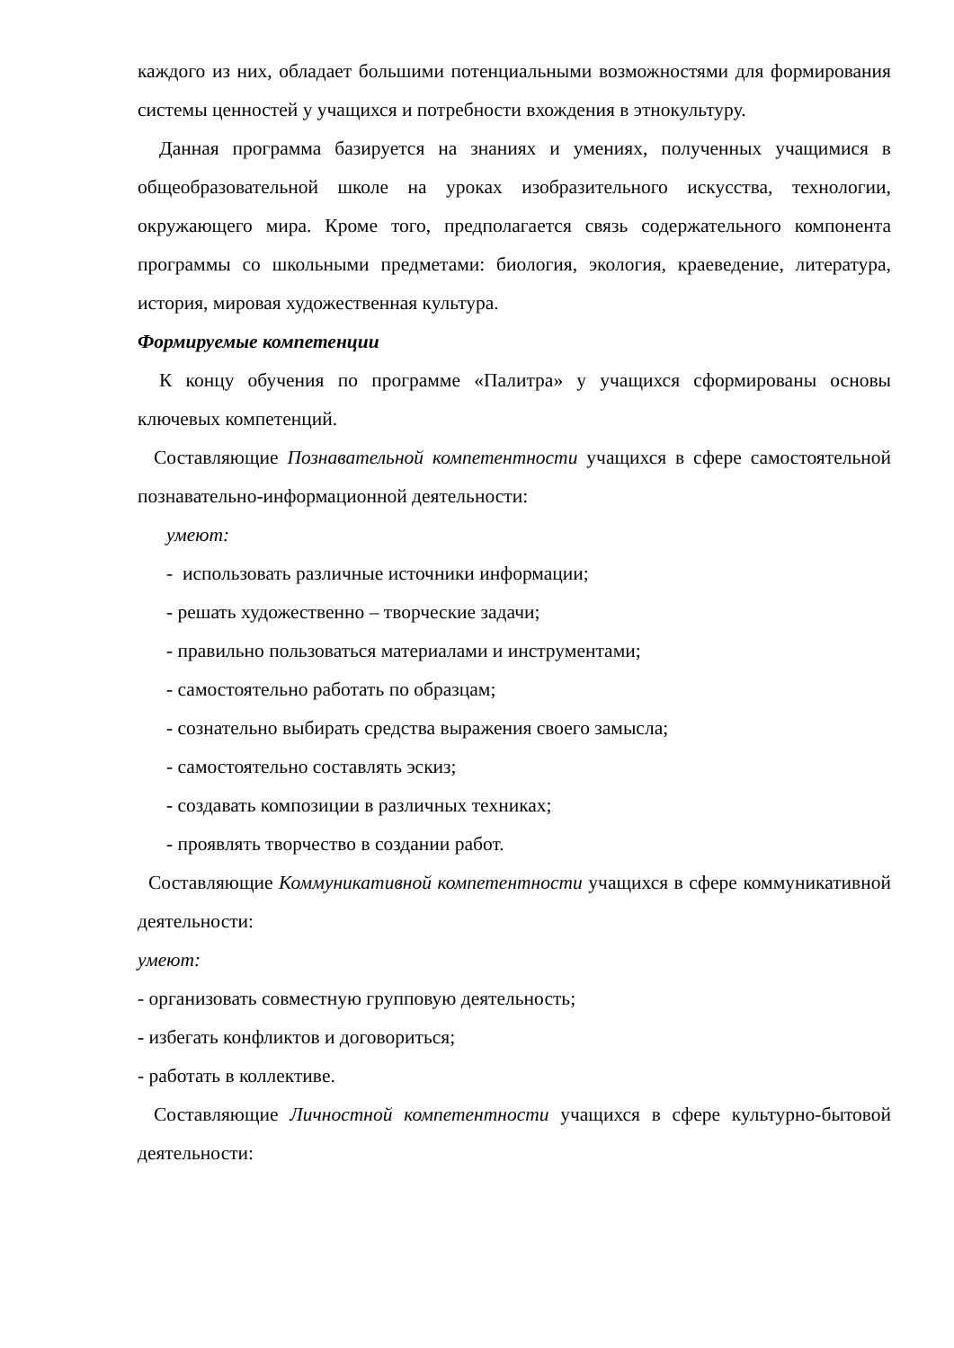каждого из них, обладает большими потенциальными возможностями для формирования системы ценностей у учащихся и потребности вхождения в этнокультуру.
Данная программа базируется на знаниях и умениях, полученных учащимися в общеобразовательной школе на уроках изобразительного искус­ства, технологии, окружающего мира. Кроме того, предполагается связь содержательного компонента программы со школьными предметами: биология, экология, краеведение, литература, история, мировая художественная культура.
Формируемые компетенции
К концу обучения по программе «Палитра» у учащихся сформированы основы ключевых компетенций.
Составляющие Познавательной компетентности учащихся в сфере самостоятельной познавательно-информационной деятельности:
умеют:
- использовать различные источники информации;
- решать художественно – творческие задачи;
- правильно пользоваться материалами и инструментами;
- самостоятельно работать по образцам;
- сознательно выбирать средства выражения своего замысла;
- самостоятельно составлять эскиз;
- создавать композиции в различных техниках;
- проявлять творчество в создании работ.
Составляющие Коммуникативной компетентности учащихся в сфере коммуникативной деятельности:
умеют:
- организовать совместную групповую деятельность;
- избегать конфликтов и договориться;
- работать в коллективе.
Составляющие Личностной компетентности учащихся в сфере культурно-бытовой деятельности: